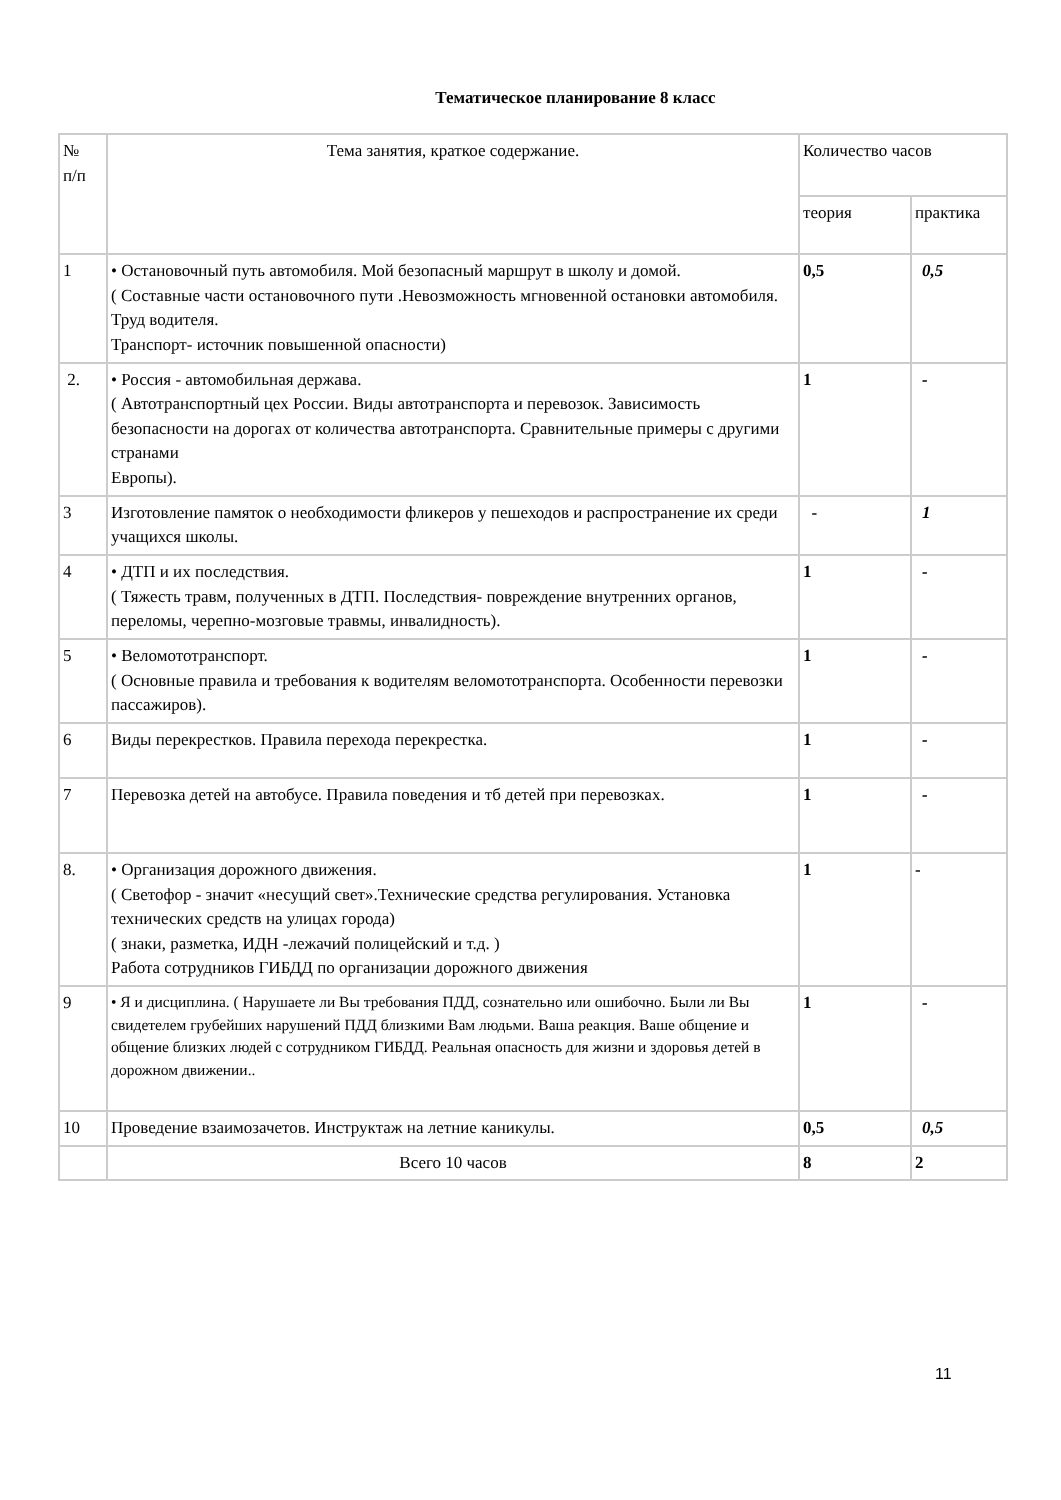Тематическое планирование 8 класс
| № п/п | Тема занятия, краткое содержание. | Количество часов | |
| --- | --- | --- | --- |
| | | теория | практика |
| 1 | • Остановочный путь автомобиля. Мой безопасный маршрут в школу и домой. ( Составные части остановочного пути .Невозможность мгновенной остановки автомобиля. Труд водителя. Транспорт- источник повышенной опасности) | 0,5 | 0,5 |
| 2. | • Россия - автомобильная держава. ( Автотранспортный цех России. Виды автотранспорта и перевозок. Зависимость безопасности на дорогах от количества автотранспорта. Сравнительные примеры с другими странами Европы). | 1 | - |
| 3 | Изготовление памяток о необходимости фликеров у пешеходов и распространение их среди учащихся школы. | - | 1 |
| 4 | • ДТП и их последствия. ( Тяжесть травм, полученных в ДТП. Последствия- повреждение внутренних органов, переломы, черепно-мозговые травмы, инвалидность). | 1 | - |
| 5 | • Веломототранспорт. ( Основные правила и требования к водителям веломототранспорта. Особенности перевозки пассажиров). | 1 | - |
| 6 | Виды перекрестков. Правила перехода перекрестка. | 1 | - |
| 7 | Перевозка детей на автобусе. Правила поведения и тб детей при перевозках. | 1 | - |
| 8. | • Организация дорожного движения. ( Светофор - значит «несущий свет».Технические средства регулирования. Установка технических средств на улицах города) ( знаки, разметка, ИДН -лежачий полицейский и т.д. ) Работа сотрудников ГИБДД по организации дорожного движения | 1 | - |
| 9 | • Я и дисциплина. ( Нарушаете ли Вы требования ПДД, сознательно или ошибочно. Были ли Вы свидетелем грубейших нарушений ПДД близкими Вам людьми. Ваша реакция. Ваше общение и общение близких людей с сотрудником ГИБДД. Реальная опасность для жизни и здоровья детей в дорожном движении.. | 1 | - |
| 10 | Проведение взаимозачетов. Инструктаж на летние каникулы. | 0,5 | 0,5 |
| | Всего 10 часов | 8 | 2 |
11